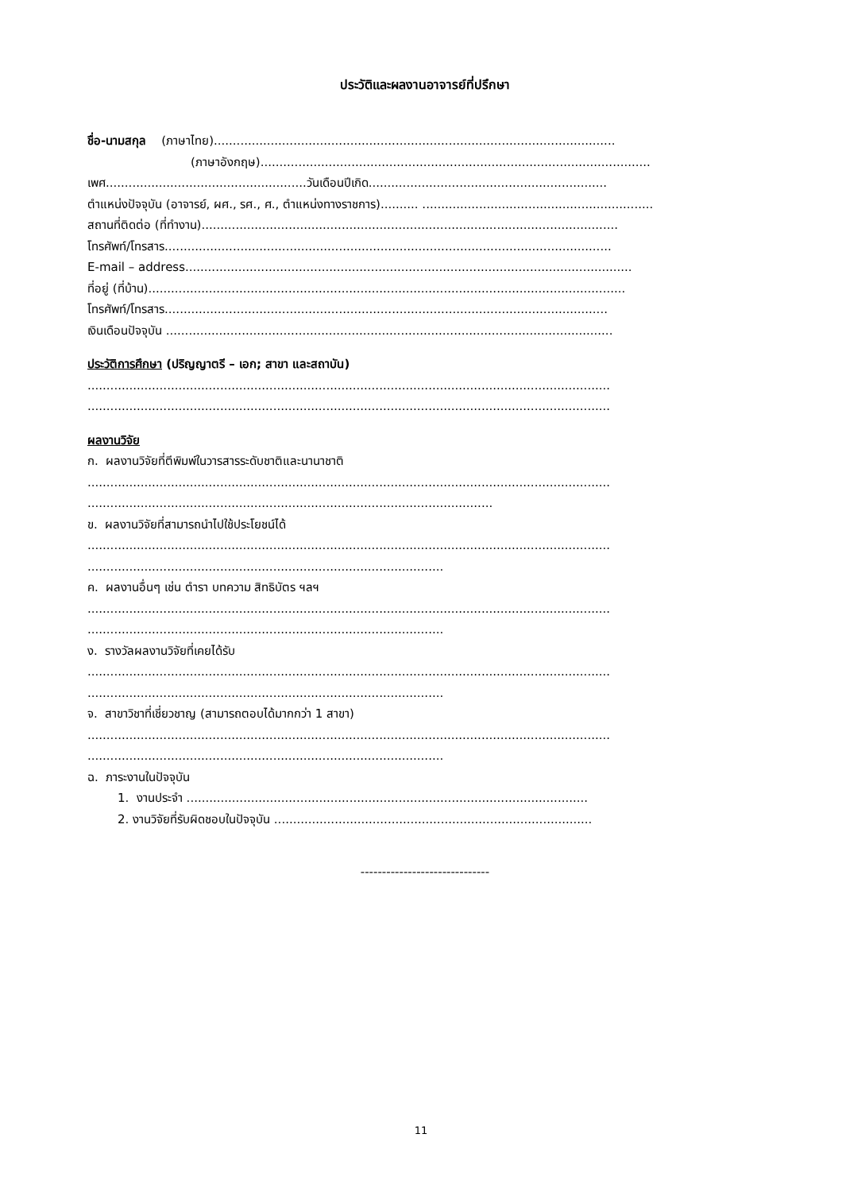ประวัติและผลงานอาจารย์ที่ปรึกษา
ชื่อ-นามสกุล (ภาษาไทย)..........................................................................................................
(ภาษาอังกฤษ).......................................................................................................
เพศ.....................................................วันเดือนปีเกิด...............................................................
ตำแหน่งปัจจุบัน (อาจารย์, ผศ., รศ., ศ., ตำแหน่งทางราชการ).......... .............................................................
สถานที่ติดต่อ (ที่ทำงาน)..............................................................................................................
โทรศัพท์/โทรสาร......................................................................................................................
E-mail – address......................................................................................................................
ที่อยู่ (ที่บ้าน)..............................................................................................................................
โทรศัพท์/โทรสาร.....................................................................................................................
เงินเดือนปัจจุบัน ......................................................................................................................
ประวัติการศึกษา (ปริญญาตรี – เอก; สาขา และสถาบัน)
..........................................................................................................................................
..........................................................................................................................................
ผลงานวิจัย
ก. ผลงานวิจัยที่ตีพิมพ์ในวารสารระดับชาติและนานาชาติ
..........................................................................................................................................
...........................................................................................................
ข. ผลงานวิจัยที่สามารถนำไปใช้ประโยชน์ได้
..........................................................................................................................................
..............................................................................................
ค. ผลงานอื่นๆ เช่น ตำรา บทความ สิทธิบัตร ฯลฯ
..........................................................................................................................................
..............................................................................................
ง. รางวัลผลงานวิจัยที่เคยได้รับ
..........................................................................................................................................
..............................................................................................
จ. สาขาวิชาที่เชี่ยวชาญ (สามารถตอบได้มากกว่า 1 สาขา)
..........................................................................................................................................
..............................................................................................
ฉ. ภาระงานในปัจจุบัน
1. งานประจำ ..........................................................................................................
2. งานวิจัยที่รับผิดชอบในปัจจุบัน ....................................................................................
------------------------------
11